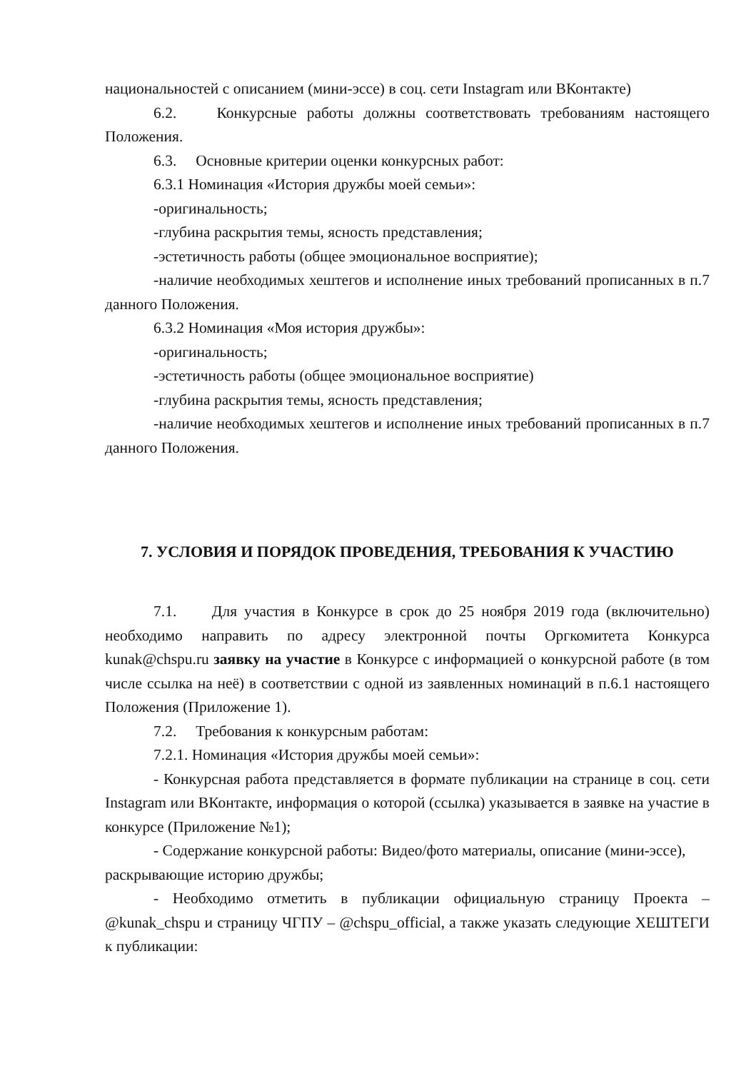национальностей с описанием (мини-эссе) в соц. сети Instagram или ВКонтакте)
6.2. Конкурсные работы должны соответствовать требованиям настоящего Положения.
6.3. Основные критерии оценки конкурсных работ:
6.3.1 Номинация «История дружбы моей семьи»:
-оригинальность;
-глубина раскрытия темы, ясность представления;
-эстетичность работы (общее эмоциональное восприятие);
-наличие необходимых хештегов и исполнение иных требований прописанных в п.7 данного Положения.
6.3.2 Номинация «Моя история дружбы»:
-оригинальность;
-эстетичность работы (общее эмоциональное восприятие)
-глубина раскрытия темы, ясность представления;
-наличие необходимых хештегов и исполнение иных требований прописанных в п.7 данного Положения.
7. УСЛОВИЯ И ПОРЯДОК ПРОВЕДЕНИЯ, ТРЕБОВАНИЯ К УЧАСТИЮ
7.1. Для участия в Конкурсе в срок до 25 ноября 2019 года (включительно) необходимо направить по адресу электронной почты Оргкомитета Конкурса kunak@chspu.ru заявку на участие в Конкурсе с информацией о конкурсной работе (в том числе ссылка на неё) в соответствии с одной из заявленных номинаций в п.6.1 настоящего Положения (Приложение 1).
7.2. Требования к конкурсным работам:
7.2.1. Номинация «История дружбы моей семьи»:
- Конкурсная работа представляется в формате публикации на странице в соц. сети Instagram или ВКонтакте, информация о которой (ссылка) указывается в заявке на участие в конкурсе (Приложение №1);
- Содержание конкурсной работы: Видео/фото материалы, описание (мини-эссе), раскрывающие историю дружбы;
- Необходимо отметить в публикации официальную страницу Проекта – @kunak_chspu и страницу ЧГПУ – @chspu_official, а также указать следующие ХЕШТЕГИ к публикации: